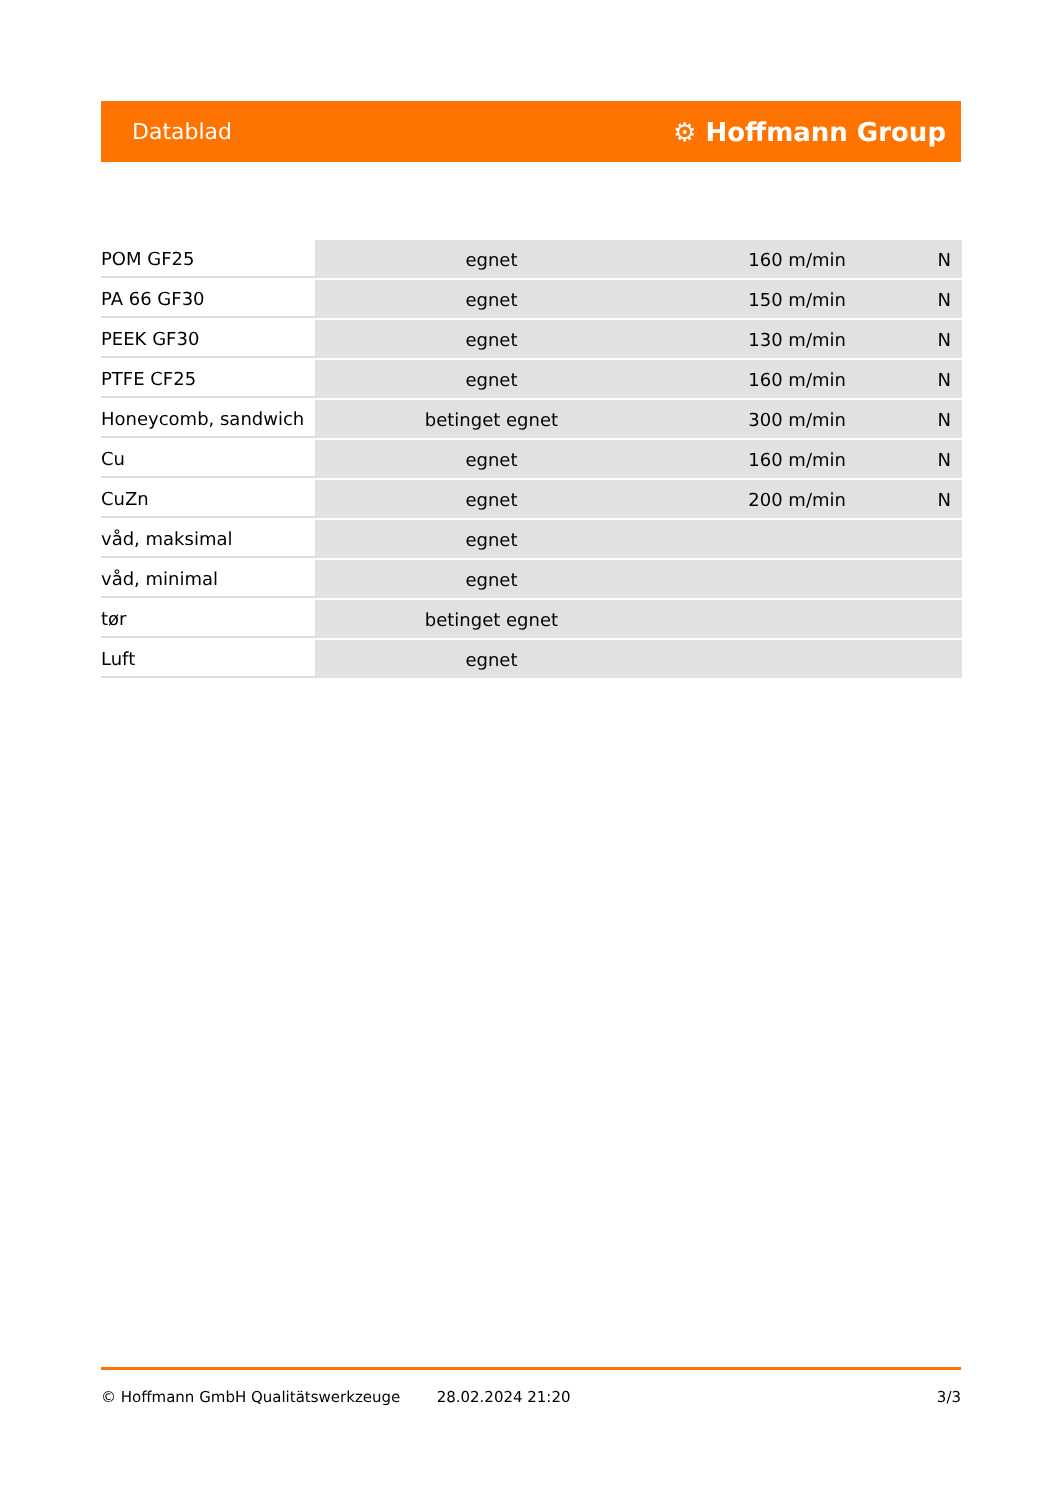Datablad ⚙ Hoffmann Group
| POM GF25 | egnet | 160 m/min | N |
| PA 66 GF30 | egnet | 150 m/min | N |
| PEEK GF30 | egnet | 130 m/min | N |
| PTFE CF25 | egnet | 160 m/min | N |
| Honeycomb, sandwich | betinget egnet | 300 m/min | N |
| Cu | egnet | 160 m/min | N |
| CuZn | egnet | 200 m/min | N |
| våd, maksimal | egnet | | |
| våd, minimal | egnet | | |
| tør | betinget egnet | | |
| Luft | egnet | | |
© Hoffmann GmbH Qualitätswerkzeuge 28.02.2024 21:20 3/3